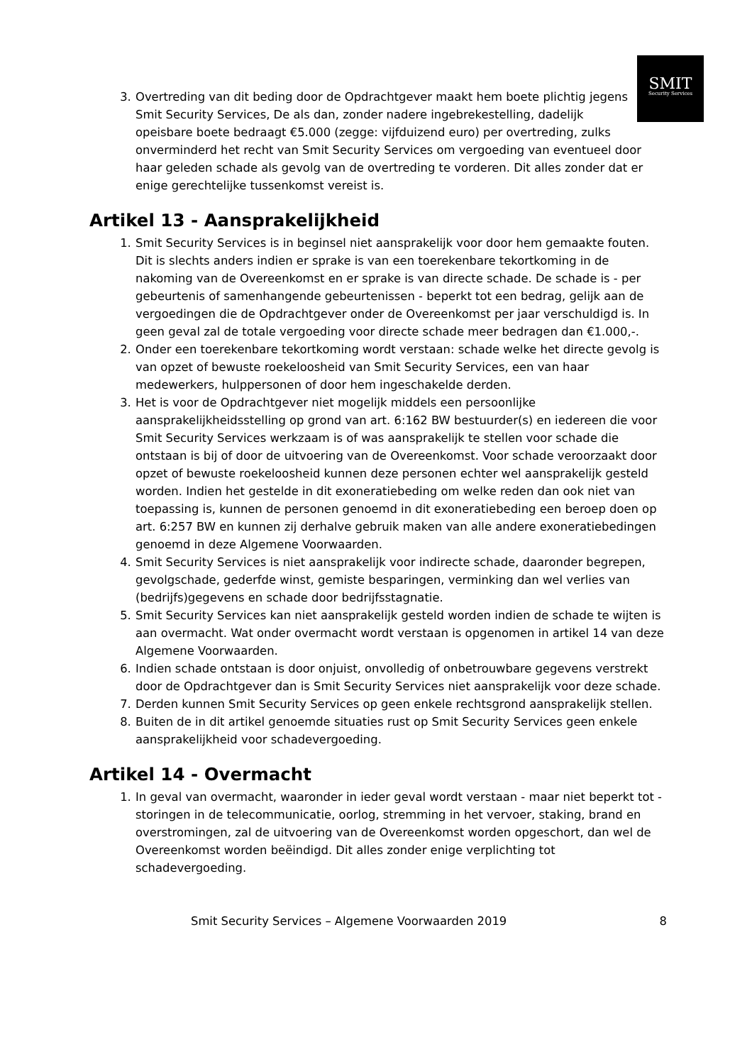SMIT
Security Services
3. Overtreding van dit beding door de Opdrachtgever maakt hem boete plichtig jegens Smit Security Services, De als dan, zonder nadere ingebrekestelling, dadelijk opeisbare boete bedraagt €5.000 (zegge: vijfduizend euro) per overtreding, zulks onverminderd het recht van Smit Security Services om vergoeding van eventueel door haar geleden schade als gevolg van de overtreding te vorderen. Dit alles zonder dat er enige gerechtelijke tussenkomst vereist is.
Artikel 13 - Aansprakelijkheid
1. Smit Security Services is in beginsel niet aansprakelijk voor door hem gemaakte fouten. Dit is slechts anders indien er sprake is van een toerekenbare tekortkoming in de nakoming van de Overeenkomst en er sprake is van directe schade. De schade is - per gebeurtenis of samenhangende gebeurtenissen - beperkt tot een bedrag, gelijk aan de vergoedingen die de Opdrachtgever onder de Overeenkomst per jaar verschuldigd is. In geen geval zal de totale vergoeding voor directe schade meer bedragen dan €1.000,-.
2. Onder een toerekenbare tekortkoming wordt verstaan: schade welke het directe gevolg is van opzet of bewuste roekeloosheid van Smit Security Services, een van haar medewerkers, hulppersonen of door hem ingeschakelde derden.
3. Het is voor de Opdrachtgever niet mogelijk middels een persoonlijke aansprakelijkheidsstelling op grond van art. 6:162 BW bestuurder(s) en iedereen die voor Smit Security Services werkzaam is of was aansprakelijk te stellen voor schade die ontstaan is bij of door de uitvoering van de Overeenkomst. Voor schade veroorzaakt door opzet of bewuste roekeloosheid kunnen deze personen echter wel aansprakelijk gesteld worden. Indien het gestelde in dit exoneratiebeding om welke reden dan ook niet van toepassing is, kunnen de personen genoemd in dit exoneratiebeding een beroep doen op art. 6:257 BW en kunnen zij derhalve gebruik maken van alle andere exoneratiebedingen genoemd in deze Algemene Voorwaarden.
4. Smit Security Services is niet aansprakelijk voor indirecte schade, daaronder begrepen, gevolgschade, gederfde winst, gemiste besparingen, verminking dan wel verlies van (bedrijfs)gegevens en schade door bedrijfsstagnatie.
5. Smit Security Services kan niet aansprakelijk gesteld worden indien de schade te wijten is aan overmacht. Wat onder overmacht wordt verstaan is opgenomen in artikel 14 van deze Algemene Voorwaarden.
6. Indien schade ontstaan is door onjuist, onvolledig of onbetrouwbare gegevens verstrekt door de Opdrachtgever dan is Smit Security Services niet aansprakelijk voor deze schade.
7. Derden kunnen Smit Security Services op geen enkele rechtsgrond aansprakelijk stellen.
8. Buiten de in dit artikel genoemde situaties rust op Smit Security Services geen enkele aansprakelijkheid voor schadevergoeding.
Artikel 14 - Overmacht
1. In geval van overmacht, waaronder in ieder geval wordt verstaan - maar niet beperkt tot - storingen in de telecommunicatie, oorlog, stremming in het vervoer, staking, brand en overstromingen, zal de uitvoering van de Overeenkomst worden opgeschort, dan wel de Overeenkomst worden beëindigd. Dit alles zonder enige verplichting tot schadevergoeding.
Smit Security Services – Algemene Voorwaarden 2019 8